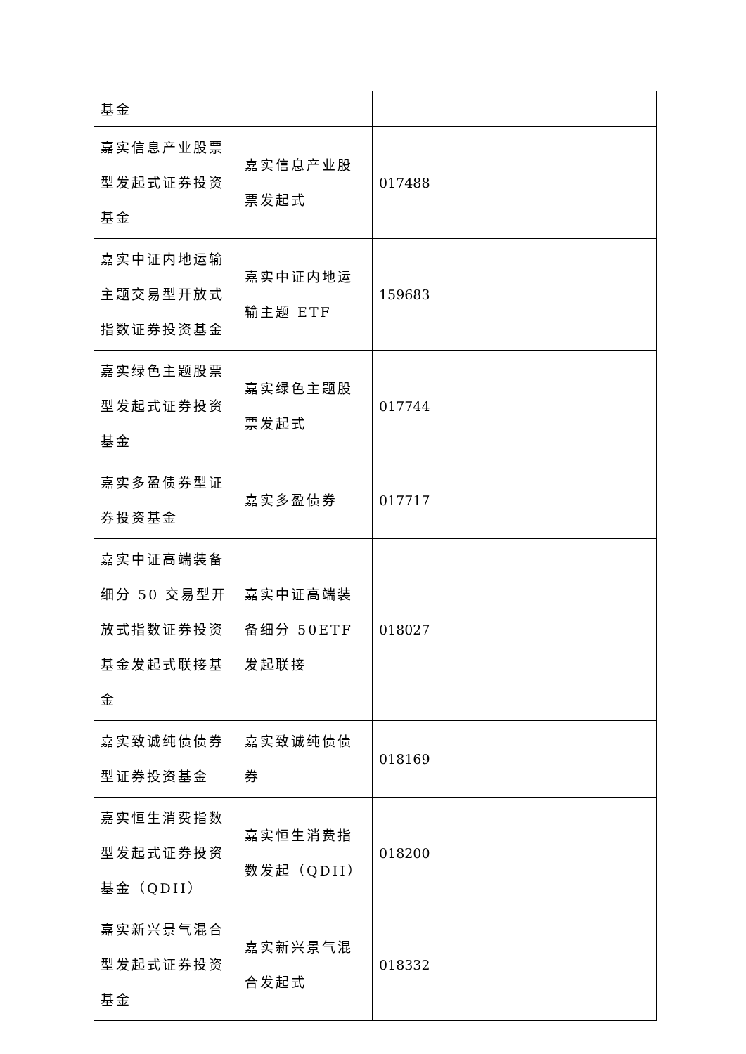| 基金 | | |
| 嘉实信息产业股票型发起式证券投资基金 | 嘉实信息产业股票发起式 | 017488 |
| 嘉实中证内地运输主题交易型开放式指数证券投资基金 | 嘉实中证内地运输主题 ETF | 159683 |
| 嘉实绿色主题股票型发起式证券投资基金 | 嘉实绿色主题股票发起式 | 017744 |
| 嘉实多盈债券型证券投资基金 | 嘉实多盈债券 | 017717 |
| 嘉实中证高端装备细分 50 交易型开放式指数证券投资基金发起式联接基金 | 嘉实中证高端装备细分 50ETF 发起联接 | 018027 |
| 嘉实致诚纯债债券型证券投资基金 | 嘉实致诚纯债债券 | 018169 |
| 嘉实恒生消费指数型发起式证券投资基金（QDII） | 嘉实恒生消费指数发起（QDII） | 018200 |
| 嘉实新兴景气混合型发起式证券投资基金 | 嘉实新兴景气混合发起式 | 018332 |